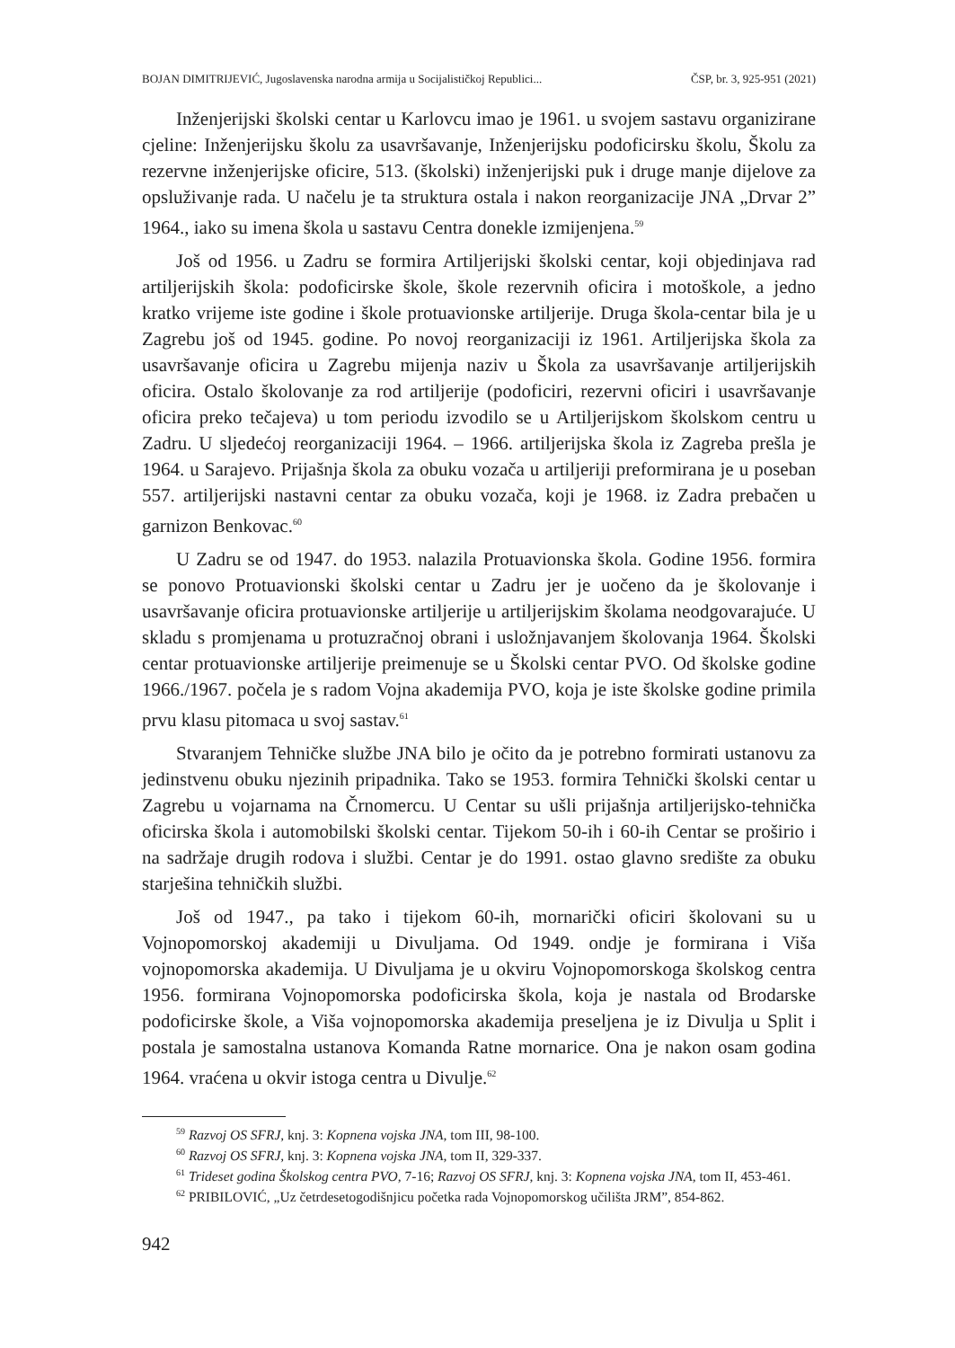BOJAN DIMITRIJEVIĆ, Jugoslavenska narodna armija u Socijalističkoj Republici... ČSP, br. 3, 925-951 (2021)
Inženjerijski školski centar u Karlovcu imao je 1961. u svojem sastavu organizirane cjeline: Inženjerijsku školu za usavršavanje, Inženjerijsku podoficirsku školu, Školu za rezervne inženjerijske oficire, 513. (školski) inženjerijski puk i druge manje dijelove za opsluživanje rada. U načelu je ta struktura ostala i nakon reorganizacije JNA „Drvar 2” 1964., iako su imena škola u sastavu Centra donekle izmijenjena.<sup>59</sup>
Još od 1956. u Zadru se formira Artiljerijski školski centar, koji objedinjava rad artiljerijskih škola: podoficirske škole, škole rezervnih oficira i motoškole, a jedno kratko vrijeme iste godine i škole protuavionske artiljerije. Druga škola-centar bila je u Zagrebu još od 1945. godine. Po novoj reorganizaciji iz 1961. Artiljerijska škola za usavršavanje oficira u Zagrebu mijenja naziv u Škola za usavršavanje artiljerijskih oficira. Ostalo školovanje za rod artiljerije (podoficiri, rezervni oficiri i usavršavanje oficira preko tečajeva) u tom periodu izvodilo se u Artiljerijskom školskom centru u Zadru. U sljedećoj reorganizaciji 1964. – 1966. artiljerijska škola iz Zagreba prešla je 1964. u Sarajevo. Prijašnja škola za obuku vozača u artiljeriji preformirana je u poseban 557. artiljerijski nastavni centar za obuku vozača, koji je 1968. iz Zadra prebačen u garnizon Benkovac.<sup>60</sup>
U Zadru se od 1947. do 1953. nalazila Protuavionska škola. Godine 1956. formira se ponovo Protuavionski školski centar u Zadru jer je uočeno da je školovanje i usavršavanje oficira protuavionske artiljerije u artiljerijskim školama neodgovarajuće. U skladu s promjenama u protuzračnoj obrani i usložnjavanjem školovanja 1964. Školski centar protuavionske artiljerije preimenuje se u Školski centar PVO. Od školske godine 1966./1967. počela je s radom Vojna akademija PVO, koja je iste školske godine primila prvu klasu pitomaca u svoj sastav.<sup>61</sup>
Stvaranjem Tehničke službe JNA bilo je očito da je potrebno formirati ustanovu za jedinstvenu obuku njezinih pripadnika. Tako se 1953. formira Tehnički školski centar u Zagrebu u vojarnama na Črnomercu. U Centar su ušli prijašnja artiljerijsko-tehnička oficirska škola i automobilski školski centar. Tijekom 50-ih i 60-ih Centar se proširio i na sadržaje drugih rodova i službi. Centar je do 1991. ostao glavno središte za obuku starješina tehničkih službi.
Još od 1947., pa tako i tijekom 60-ih, mornarički oficiri školovani su u Vojnopomorskoj akademiji u Divuljama. Od 1949. ondje je formirana i Viša vojnopomorska akademija. U Divuljama je u okviru Vojnopomorskoga školskog centra 1956. formirana Vojnopomorska podoficirska škola, koja je nastala od Brodarske podoficirske škole, a Viša vojnopomorska akademija preseljena je iz Divulja u Split i postala je samostalna ustanova Komanda Ratne mornarice. Ona je nakon osam godina 1964. vraćena u okvir istoga centra u Divulje.<sup>62</sup>
<sup>59</sup> Razvoj OS SFRJ, knj. 3: Kopnena vojska JNA, tom III, 98-100.
<sup>60</sup> Razvoj OS SFRJ, knj. 3: Kopnena vojska JNA, tom II, 329-337.
<sup>61</sup> Trideset godina Školskog centra PVO, 7-16; Razvoj OS SFRJ, knj. 3: Kopnena vojska JNA, tom II, 453-461.
<sup>62</sup> PRIBILOVIĆ, „Uz četrdesetogodišnjicu početka rada Vojnopomorskog učilišta JRM”, 854-862.
942